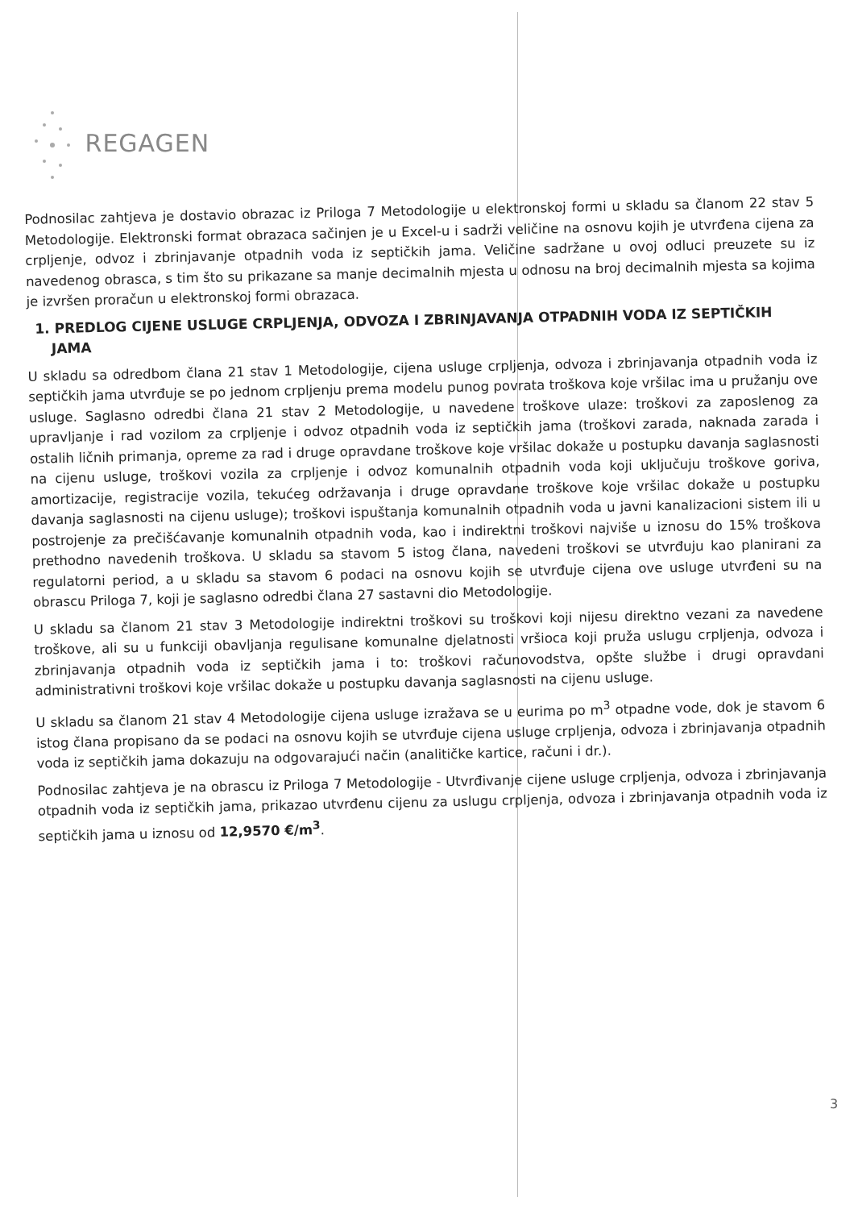REGAGEN
Podnosilac zahtjeva je dostavio obrazac iz Priloga 7 Metodologije u elektronskoj formi u skladu sa članom 22 stav 5 Metodologije. Elektronski format obrazaca sačinjen je u Excel-u i sadrži veličine na osnovu kojih je utvrđena cijena za crpljenje, odvoz i zbrinjavanje otpadnih voda iz septičkih jama. Veličine sadržane u ovoj odluci preuzete su iz navedenog obrasca, s tim što su prikazane sa manje decimalnih mjesta u odnosu na broj decimalnih mjesta sa kojima je izvršen proračun u elektronskoj formi obrazaca.
1. PREDLOG CIJENE USLUGE CRPLJENJA, ODVOZA I ZBRINJAVANJA OTPADNIH VODA IZ SEPTIČKIH JAMA
U skladu sa odredbom člana 21 stav 1 Metodologije, cijena usluge crpljenja, odvoza i zbrinjavanja otpadnih voda iz septičkih jama utvrđuje se po jednom crpljenju prema modelu punog povrata troškova koje vršilac ima u pružanju ove usluge. Saglasno odredbi člana 21 stav 2 Metodologije, u navedene troškove ulaze: troškovi za zaposlenog za upravljanje i rad vozilom za crpljenje i odvoz otpadnih voda iz septičkih jama (troškovi zarada, naknada zarada i ostalih ličnih primanja, opreme za rad i druge opravdane troškove koje vršilac dokaže u postupku davanja saglasnosti na cijenu usluge, troškovi vozila za crpljenje i odvoz komunalnih otpadnih voda koji uključuju troškove goriva, amortizacije, registracije vozila, tekućeg održavanja i druge opravdane troškove koje vršilac dokaže u postupku davanja saglasnosti na cijenu usluge); troškovi ispuštanja komunalnih otpadnih voda u javni kanalizacioni sistem ili u postrojenje za prečišćavanje komunalnih otpadnih voda, kao i indirektni troškovi najviše u iznosu do 15% troškova prethodno navedenih troškova. U skladu sa stavom 5 istog člana, navedeni troškovi se utvrđuju kao planirani za regulatorni period, a u skladu sa stavom 6 podaci na osnovu kojih se utvrđuje cijena ove usluge utvrđeni su na obrascu Priloga 7, koji je saglasno odredbi člana 27 sastavni dio Metodologije.
U skladu sa članom 21 stav 3 Metodologije indirektni troškovi su troškovi koji nijesu direktno vezani za navedene troškove, ali su u funkciji obavljanja regulisane komunalne djelatnosti vršioca koji pruža uslugu crpljenja, odvoza i zbrinjavanja otpadnih voda iz septičkih jama i to: troškovi računovodstva, opšte službe i drugi opravdani administrativni troškovi koje vršilac dokaže u postupku davanja saglasnosti na cijenu usluge.
U skladu sa članom 21 stav 4 Metodologije cijena usluge izražava se u eurima po m<sup>3</sup> otpadne vode, dok je stavom 6 istog člana propisano da se podaci na osnovu kojih se utvrđuje cijena usluge crpljenja, odvoza i zbrinjavanja otpadnih voda iz septičkih jama dokazuju na odgovarajući način (analitičke kartice, računi i dr.).
Podnosilac zahtjeva je na obrascu iz Priloga 7 Metodologije - Utvrđivanje cijene usluge crpljenja, odvoza i zbrinjavanja otpadnih voda iz septičkih jama, prikazao utvrđenu cijenu za uslugu crpljenja, odvoza i zbrinjavanja otpadnih voda iz septičkih jama u iznosu od 12,9570 €/m<sup>3</sup>.
3